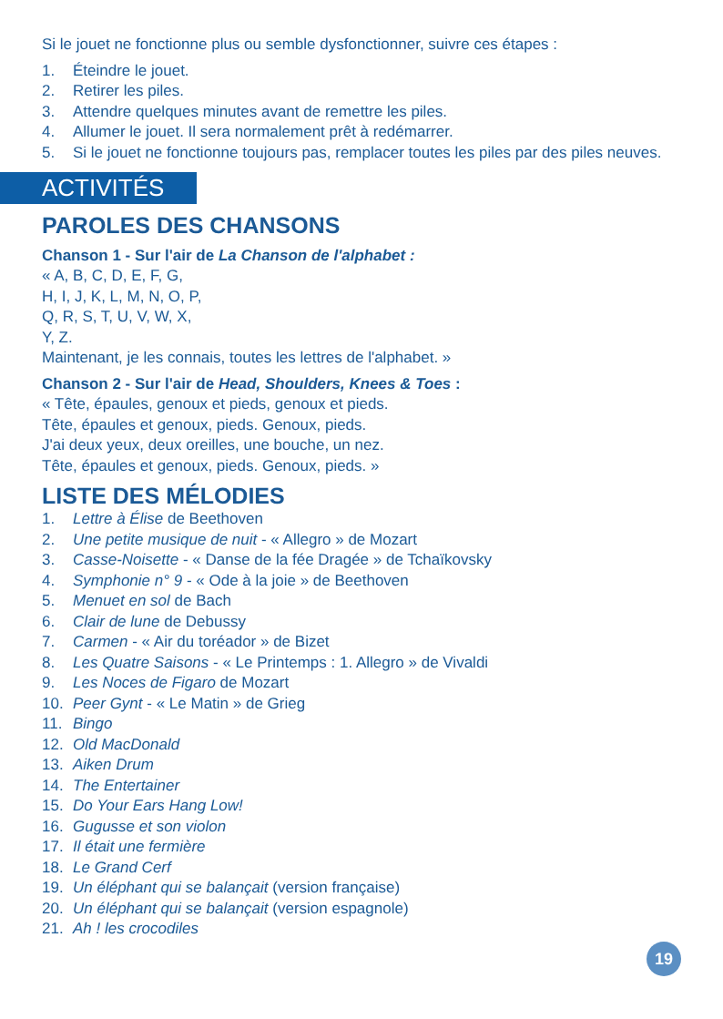Si le jouet ne fonctionne plus ou semble dysfonctionner, suivre ces étapes :
1. Éteindre le jouet.
2. Retirer les piles.
3. Attendre quelques minutes avant de remettre les piles.
4. Allumer le jouet. Il sera normalement prêt à redémarrer.
5. Si le jouet ne fonctionne toujours pas, remplacer toutes les piles par des piles neuves.
ACTIVITÉS
PAROLES DES CHANSONS
Chanson 1 - Sur l'air de La Chanson de l'alphabet :
« A, B, C, D, E, F, G,
H, I, J, K, L, M, N, O, P,
Q, R, S, T, U, V, W, X,
Y, Z.
Maintenant, je les connais, toutes les lettres de l'alphabet. »
Chanson 2 - Sur l'air de Head, Shoulders, Knees & Toes :
« Tête, épaules, genoux et pieds, genoux et pieds.
Tête, épaules et genoux, pieds. Genoux, pieds.
J'ai deux yeux, deux oreilles, une bouche, un nez.
Tête, épaules et genoux, pieds. Genoux, pieds. »
LISTE DES MÉLODIES
1. Lettre à Élise de Beethoven
2. Une petite musique de nuit - « Allegro » de Mozart
3. Casse-Noisette - « Danse de la fée Dragée » de Tchaïkovsky
4. Symphonie n° 9 - « Ode à la joie » de Beethoven
5. Menuet en sol de Bach
6. Clair de lune de Debussy
7. Carmen - « Air du toréador » de Bizet
8. Les Quatre Saisons - « Le Printemps : 1. Allegro » de Vivaldi
9. Les Noces de Figaro de Mozart
10. Peer Gynt - « Le Matin » de Grieg
11. Bingo
12. Old MacDonald
13. Aiken Drum
14. The Entertainer
15. Do Your Ears Hang Low!
16. Gugusse et son violon
17. Il était une fermière
18. Le Grand Cerf
19. Un éléphant qui se balançait (version française)
20. Un éléphant qui se balançait (version espagnole)
21. Ah ! les crocodiles
19